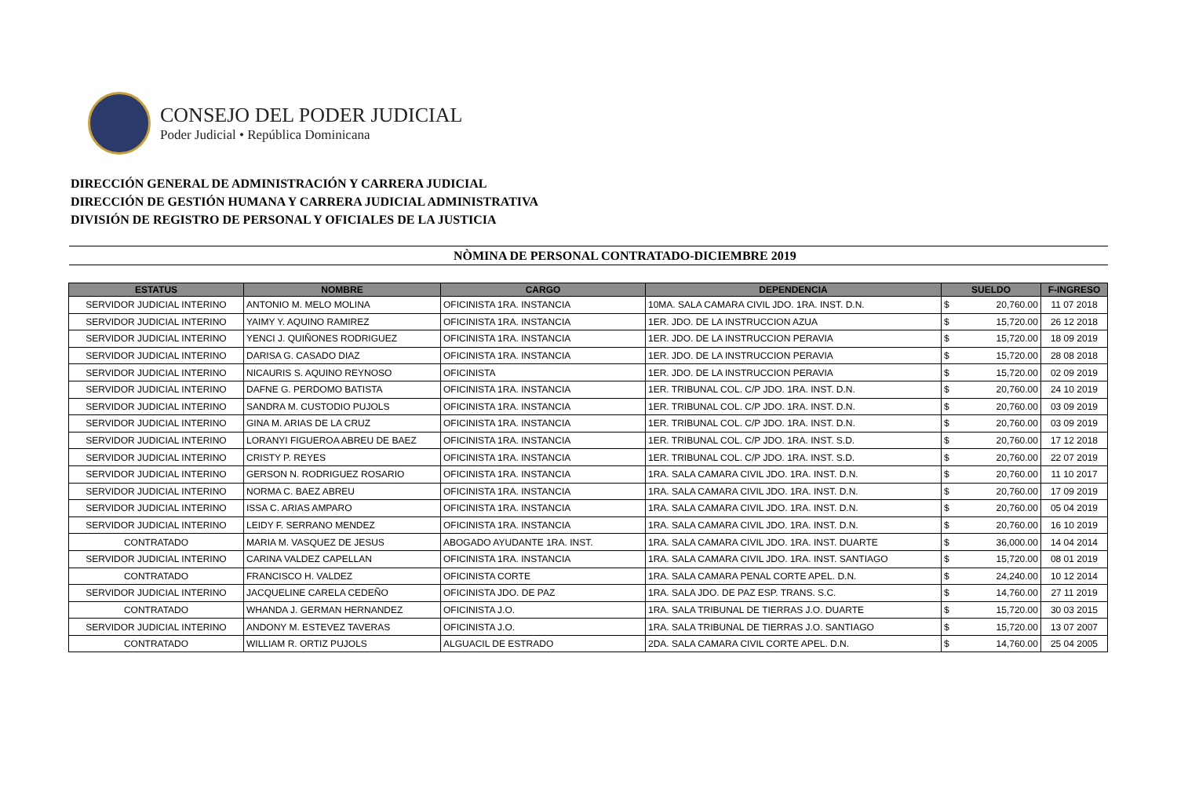CONSEJO DEL PODER JUDICIAL
Poder Judicial • República Dominicana
DIRECCIÓN GENERAL DE ADMINISTRACIÓN Y CARRERA JUDICIAL
DIRECCIÓN DE GESTIÓN HUMANA Y CARRERA JUDICIAL ADMINISTRATIVA
DIVISIÓN DE REGISTRO DE PERSONAL Y OFICIALES DE LA JUSTICIA
NÒMINA DE PERSONAL CONTRATADO-DICIEMBRE 2019
| ESTATUS | NOMBRE | CARGO | DEPENDENCIA | SUELDO | | F-INGRESO |
| --- | --- | --- | --- | --- | --- | --- |
| SERVIDOR JUDICIAL INTERINO | ANTONIO M. MELO MOLINA | OFICINISTA 1RA. INSTANCIA | 10MA. SALA CAMARA CIVIL JDO. 1RA. INST. D.N. | $ | 20,760.00 | 11 07 2018 |
| SERVIDOR JUDICIAL INTERINO | YAIMY Y. AQUINO RAMIREZ | OFICINISTA 1RA. INSTANCIA | 1ER. JDO. DE LA INSTRUCCION AZUA | $ | 15,720.00 | 26 12 2018 |
| SERVIDOR JUDICIAL INTERINO | YENCI J. QUIÑONES RODRIGUEZ | OFICINISTA 1RA. INSTANCIA | 1ER. JDO. DE LA INSTRUCCION PERAVIA | $ | 15,720.00 | 18 09 2019 |
| SERVIDOR JUDICIAL INTERINO | DARISA G. CASADO DIAZ | OFICINISTA 1RA. INSTANCIA | 1ER. JDO. DE LA INSTRUCCION PERAVIA | $ | 15,720.00 | 28 08 2018 |
| SERVIDOR JUDICIAL INTERINO | NICAURIS S. AQUINO REYNOSO | OFICINISTA | 1ER. JDO. DE LA INSTRUCCION PERAVIA | $ | 15,720.00 | 02 09 2019 |
| SERVIDOR JUDICIAL INTERINO | DAFNE G. PERDOMO BATISTA | OFICINISTA 1RA. INSTANCIA | 1ER. TRIBUNAL COL. C/P JDO. 1RA. INST. D.N. | $ | 20,760.00 | 24 10 2019 |
| SERVIDOR JUDICIAL INTERINO | SANDRA M. CUSTODIO PUJOLS | OFICINISTA 1RA. INSTANCIA | 1ER. TRIBUNAL COL. C/P JDO. 1RA. INST. D.N. | $ | 20,760.00 | 03 09 2019 |
| SERVIDOR JUDICIAL INTERINO | GINA M. ARIAS DE LA CRUZ | OFICINISTA 1RA. INSTANCIA | 1ER. TRIBUNAL COL. C/P JDO. 1RA. INST. D.N. | $ | 20,760.00 | 03 09 2019 |
| SERVIDOR JUDICIAL INTERINO | LORANYI FIGUEROA ABREU DE BAEZ | OFICINISTA 1RA. INSTANCIA | 1ER. TRIBUNAL COL. C/P JDO. 1RA. INST. S.D. | $ | 20,760.00 | 17 12 2018 |
| SERVIDOR JUDICIAL INTERINO | CRISTY P. REYES | OFICINISTA 1RA. INSTANCIA | 1ER. TRIBUNAL COL. C/P JDO. 1RA. INST. S.D. | $ | 20,760.00 | 22 07 2019 |
| SERVIDOR JUDICIAL INTERINO | GERSON N. RODRIGUEZ ROSARIO | OFICINISTA 1RA. INSTANCIA | 1RA. SALA CAMARA CIVIL JDO. 1RA. INST. D.N. | $ | 20,760.00 | 11 10 2017 |
| SERVIDOR JUDICIAL INTERINO | NORMA C. BAEZ ABREU | OFICINISTA 1RA. INSTANCIA | 1RA. SALA CAMARA CIVIL JDO. 1RA. INST. D.N. | $ | 20,760.00 | 17 09 2019 |
| SERVIDOR JUDICIAL INTERINO | ISSA C. ARIAS AMPARO | OFICINISTA 1RA. INSTANCIA | 1RA. SALA CAMARA CIVIL JDO. 1RA. INST. D.N. | $ | 20,760.00 | 05 04 2019 |
| SERVIDOR JUDICIAL INTERINO | LEIDY F. SERRANO MENDEZ | OFICINISTA 1RA. INSTANCIA | 1RA. SALA CAMARA CIVIL JDO. 1RA. INST. D.N. | $ | 20,760.00 | 16 10 2019 |
| CONTRATADO | MARIA M. VASQUEZ DE JESUS | ABOGADO AYUDANTE 1RA. INST. | 1RA. SALA CAMARA CIVIL JDO. 1RA. INST. DUARTE | $ | 36,000.00 | 14 04 2014 |
| SERVIDOR JUDICIAL INTERINO | CARINA VALDEZ CAPELLAN | OFICINISTA 1RA. INSTANCIA | 1RA. SALA CAMARA CIVIL JDO. 1RA. INST. SANTIAGO | $ | 15,720.00 | 08 01 2019 |
| CONTRATADO | FRANCISCO H. VALDEZ | OFICINISTA CORTE | 1RA. SALA CAMARA PENAL CORTE APEL. D.N. | $ | 24,240.00 | 10 12 2014 |
| SERVIDOR JUDICIAL INTERINO | JACQUELINE CARELA CEDEÑO | OFICINISTA JDO. DE PAZ | 1RA. SALA JDO. DE PAZ ESP. TRANS. S.C. | $ | 14,760.00 | 27 11 2019 |
| CONTRATADO | WHANDA J. GERMAN HERNANDEZ | OFICINISTA J.O. | 1RA. SALA TRIBUNAL DE TIERRAS J.O. DUARTE | $ | 15,720.00 | 30 03 2015 |
| SERVIDOR JUDICIAL INTERINO | ANDONY M. ESTEVEZ TAVERAS | OFICINISTA J.O. | 1RA. SALA TRIBUNAL DE TIERRAS J.O. SANTIAGO | $ | 15,720.00 | 13 07 2007 |
| CONTRATADO | WILLIAM R. ORTIZ PUJOLS | ALGUACIL DE ESTRADO | 2DA. SALA CAMARA CIVIL CORTE APEL. D.N. | $ | 14,760.00 | 25 04 2005 |